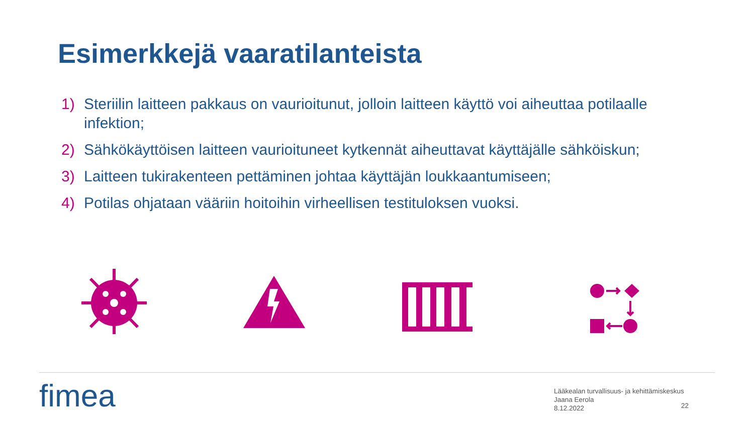Esimerkkejä vaaratilanteista
1) Steriilin laitteen pakkaus on vaurioitunut, jolloin laitteen käyttö voi aiheuttaa potilaalle infektion;
2) Sähkökäyttöisen laitteen vaurioituneet kytkennät aiheuttavat käyttäjälle sähköiskun;
3) Laitteen tukirakenteen pettäminen johtaa käyttäjän loukkaantumiseen;
4) Potilas ohjataan vääriin hoitoihin virheellisen testituloksen vuoksi.
fimea
Lääkealan turvallisuus- ja kehittämiskeskus
Jaana Eerola
8.12.2022
22